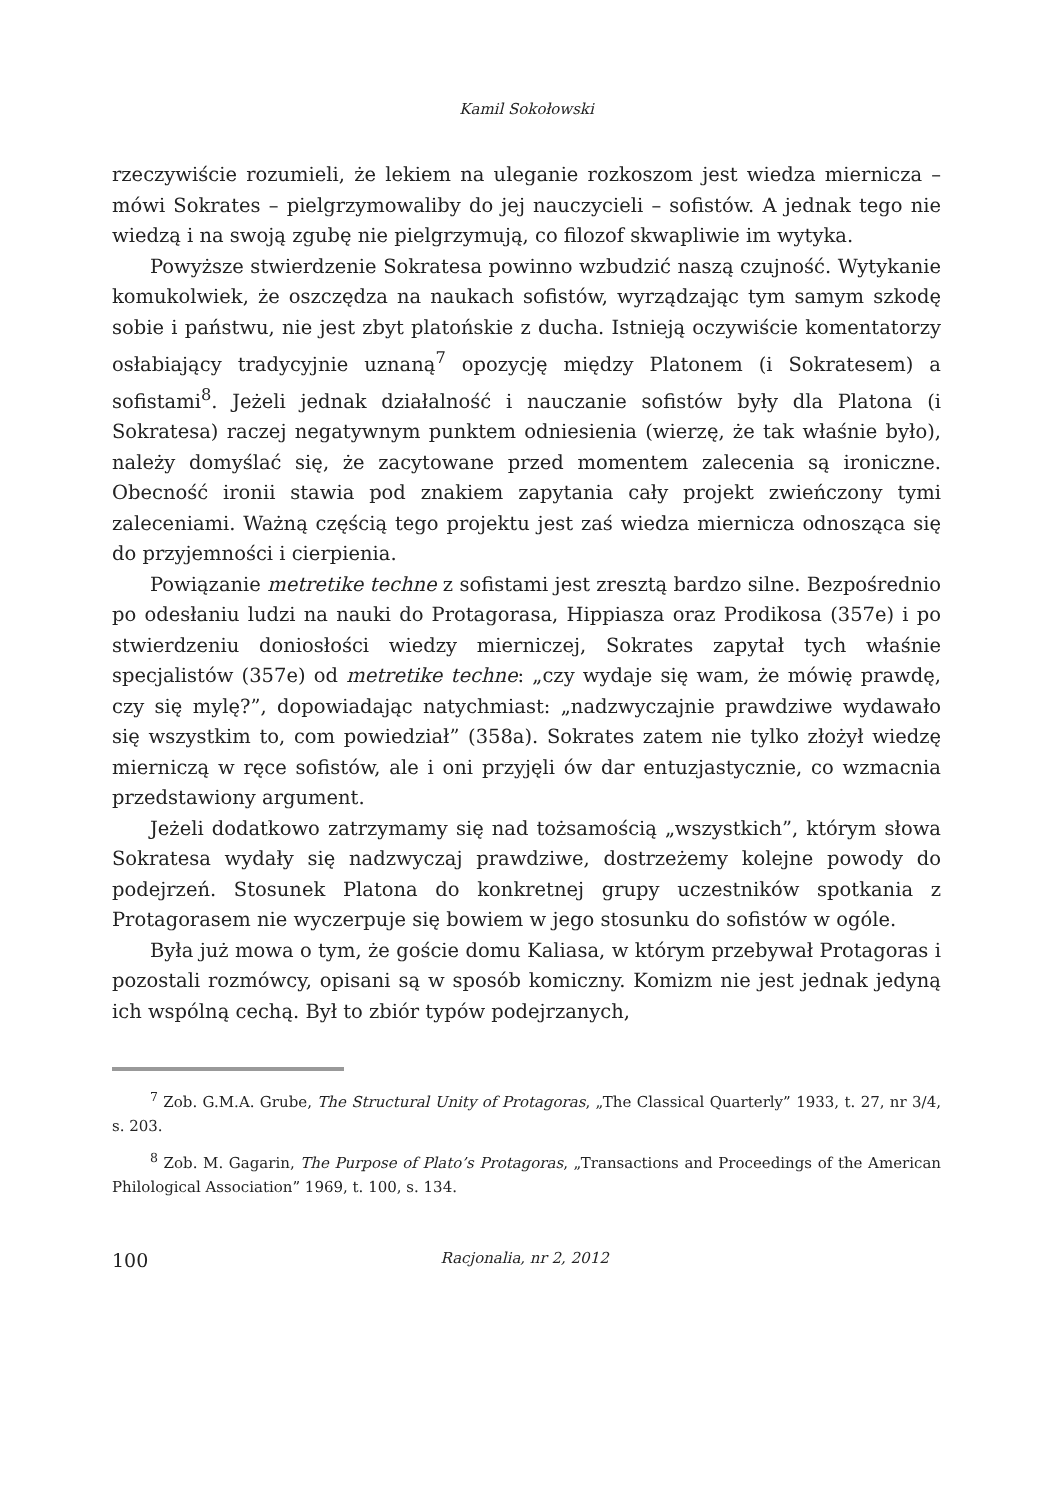Kamil Sokołowski
rzeczywiście rozumieli, że lekiem na uleganie rozkoszom jest wiedza miernicza – mówi Sokrates – pielgrzymowaliby do jej nauczycieli – sofistów. A jednak tego nie wiedzą i na swoją zgubę nie pielgrzymują, co filozof skwapliwie im wytyka.
Powyższe stwierdzenie Sokratesa powinno wzbudzić naszą czujność. Wytykanie komukolwiek, że oszczędza na naukach sofistów, wyrządzając tym samym szkodę sobie i państwu, nie jest zbyt platońskie z ducha. Istnieją oczywiście komentatorzy osłabiający tradycyjnie uznaną<sup>7</sup> opozycję między Platonem (i Sokratesem) a sofistami<sup>8</sup>. Jeżeli jednak działalność i nauczanie sofistów były dla Platona (i Sokratesa) raczej negatywnym punktem odniesienia (wierzę, że tak właśnie było), należy domyślać się, że zacytowane przed momentem zalecenia są ironiczne. Obecność ironii stawia pod znakiem zapytania cały projekt zwieńczony tymi zaleceniami. Ważną częścią tego projektu jest zaś wiedza miernicza odnosząca się do przyjemności i cierpienia.
Powiązanie metretike techne z sofistami jest zresztą bardzo silne. Bezpośrednio po odesłaniu ludzi na nauki do Protagorasa, Hippiasza oraz Prodikosa (357e) i po stwierdzeniu doniosłości wiedzy mierniczej, Sokrates zapytał tych właśnie specjalistów (357e) od metretike techne: „czy wydaje się wam, że mówię prawdę, czy się mylę?”, dopowiadając natychmiast: „nadzwyczajnie prawdziwe wydawało się wszystkim to, com powiedział” (358a). Sokrates zatem nie tylko złożył wiedzę mierniczą w ręce sofistów, ale i oni przyjęli ów dar entuzjastycznie, co wzmacnia przedstawiony argument.
Jeżeli dodatkowo zatrzymamy się nad tożsamością „wszystkich”, którym słowa Sokratesa wydały się nadzwyczaj prawdziwe, dostrzeżemy kolejne powody do podejrzeń. Stosunek Platona do konkretnej grupy uczestników spotkania z Protagorasem nie wyczerpuje się bowiem w jego stosunku do sofistów w ogóle.
Była już mowa o tym, że goście domu Kaliasa, w którym przebywał Protagoras i pozostali rozmówcy, opisani są w sposób komiczny. Komizm nie jest jednak jedyną ich wspólną cechą. Był to zbiór typów podejrzanych,
<sup>7</sup> Zob. G.M.A. Grube, The Structural Unity of Protagoras, „The Classical Quarterly” 1933, t. 27, nr 3/4, s. 203.
<sup>8</sup> Zob. M. Gagarin, The Purpose of Plato’s Protagoras, „Transactions and Proceedings of the American Philological Association” 1969, t. 100, s. 134.
100 Racjonalia, nr 2, 2012